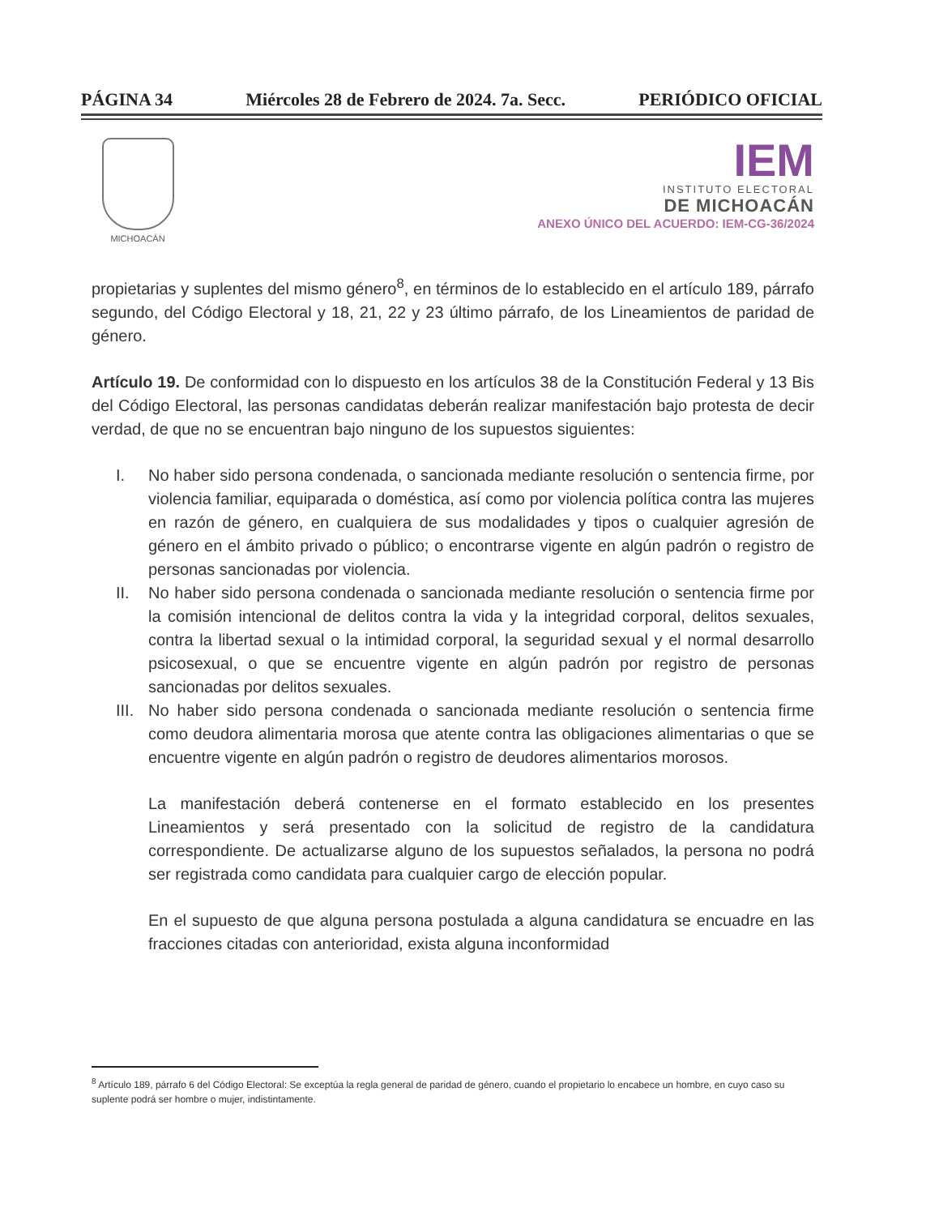PÁGINA 34 Miércoles 28 de Febrero de 2024. 7a. Secc. PERIÓDICO OFICIAL
MICHOACÁN
IEM
INSTITUTO ELECTORAL
DE MICHOACÁN
ANEXO ÚNICO DEL ACUERDO: IEM-CG-36/2024
propietarias y suplentes del mismo género<sup>8</sup>, en términos de lo establecido en el artículo 189, párrafo segundo, del Código Electoral y 18, 21, 22 y 23 último párrafo, de los Lineamientos de paridad de género.
Artículo 19. De conformidad con lo dispuesto en los artículos 38 de la Constitución Federal y 13 Bis del Código Electoral, las personas candidatas deberán realizar manifestación bajo protesta de decir verdad, de que no se encuentran bajo ninguno de los supuestos siguientes:
I. No haber sido persona condenada, o sancionada mediante resolución o sentencia firme, por violencia familiar, equiparada o doméstica, así como por violencia política contra las mujeres en razón de género, en cualquiera de sus modalidades y tipos o cualquier agresión de género en el ámbito privado o público; o encontrarse vigente en algún padrón o registro de personas sancionadas por violencia.
II. No haber sido persona condenada o sancionada mediante resolución o sentencia firme por la comisión intencional de delitos contra la vida y la integridad corporal, delitos sexuales, contra la libertad sexual o la intimidad corporal, la seguridad sexual y el normal desarrollo psicosexual, o que se encuentre vigente en algún padrón por registro de personas sancionadas por delitos sexuales.
III. No haber sido persona condenada o sancionada mediante resolución o sentencia firme como deudora alimentaria morosa que atente contra las obligaciones alimentarias o que se encuentre vigente en algún padrón o registro de deudores alimentarios morosos.
La manifestación deberá contenerse en el formato establecido en los presentes Lineamientos y será presentado con la solicitud de registro de la candidatura correspondiente. De actualizarse alguno de los supuestos señalados, la persona no podrá ser registrada como candidata para cualquier cargo de elección popular.
En el supuesto de que alguna persona postulada a alguna candidatura se encuadre en las fracciones citadas con anterioridad, exista alguna inconformidad
<sup>8</sup> Artículo 189, párrafo 6 del Código Electoral: Se exceptúa la regla general de paridad de género, cuando el propietario lo encabece un hombre, en cuyo caso su suplente podrá ser hombre o mujer, indistintamente.